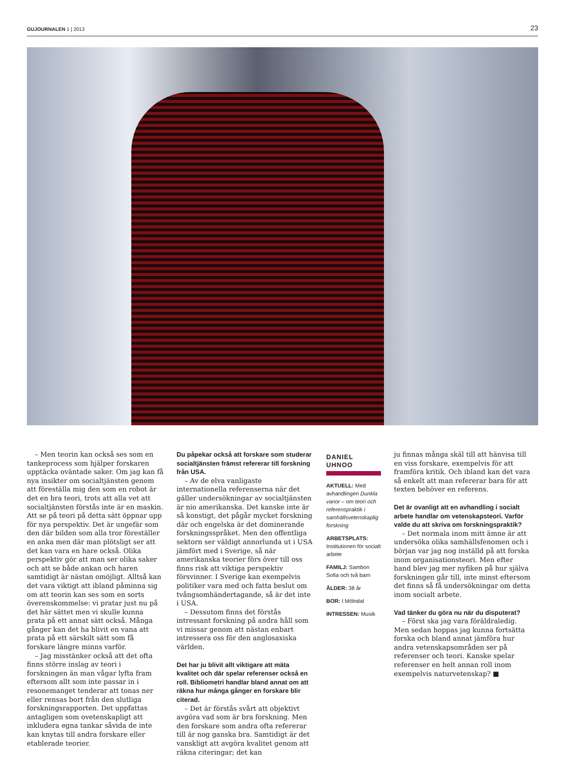GUJOURNALEN 1 | 2013 23
– Men teorin kan också ses som en tankeprocess som hjälper forskaren upptäcka oväntade saker. Om jag kan få nya insikter om socialtjänsten genom att föreställa mig den som en robot är det en bra teori, trots att alla vet att socialtjänsten förstås inte är en maskin. Att se på teori på detta sätt öppnar upp för nya perspektiv. Det är ungefär som den där bilden som alla tror föreställer en anka men där man plötsligt ser att det kan vara en hare också. Olika perspektiv gör att man ser olika saker och att se både ankan och haren samtidigt är nästan omöjligt. Alltså kan det vara viktigt att ibland påminna sig om att teorin kan ses som en sorts överenskommelse: vi pratar just nu på det här sättet men vi skulle kunna prata på ett annat sätt också. Många gånger kan det ha blivit en vana att prata på ett särskilt sätt som få forskare längre minns varför.
– Jag misstänker också att det ofta finns större inslag av teori i forskningen än man vågar lyfta fram eftersom allt som inte passar in i resonemanget tenderar att tonas ner eller rensas bort från den slutliga forskningsrapporten. Det uppfattas antagligen som ovetenskapligt att inkludera egna tankar såvida de inte kan knytas till andra forskare eller etablerade teorier.
Du påpekar också att forskare som studerar socialtjänsten främst refererar till forskning från USA.
– Av de elva vanligaste internationella referenserna när det gäller undersökningar av socialtjänsten är nio amerikanska. Det kanske inte är så konstigt, det pågår mycket forskning där och engelska är det dominerande forskningsspråket. Men den offentliga sektorn ser väldigt annorlunda ut i USA jämfört med i Sverige, så när amerikanska teorier förs över till oss finns risk att viktiga perspektiv försvinner. I Sverige kan exempelvis politiker vara med och fatta beslut om tvångsomhändertagande, så är det inte i USA.
– Dessutom finns det förstås intressant forskning på andra håll som vi missar genom att nästan enbart intressera oss för den anglosaxiska världen.
Det har ju blivit allt viktigare att mäta kvalitet och där spelar referenser också en roll. Bibliometri handlar bland annat om att räkna hur många gånger en forskare blir citerad.
– Det är förstås svårt att objektivt avgöra vad som är bra forskning. Men den forskare som andra ofta refererar till är nog ganska bra. Samtidigt är det vanskligt att avgöra kvalitet genom att räkna citeringar; det kan
DANIEL UHNOO
AKTUELL: Med avhandlingen Dunkla vanor – om teori och referenspraktik i samhällsvetenskaplig forskning
ARBETSPLATS: Institutionen för socialt arbete
FAMILJ: Sambon Sofia och två barn
ÅLDER: 38 år
BOR: I Mölndal
INTRESSEN: Musik
ju finnas många skäl till att hänvisa till en viss forskare, exempelvis för att framföra kritik. Och ibland kan det vara så enkelt att man refererar bara för att texten behöver en referens.
Det är ovanligt att en avhandling i socialt arbete handlar om vetenskapsteori. Varför valde du att skriva om forskningspraktik?
– Det normala inom mitt ämne är att undersöka olika samhällsfenomen och i början var jag nog inställd på att forska inom organisationsteori. Men efter hand blev jag mer nyfiken på hur själva forskningen går till, inte minst eftersom det finns så få undersökningar om detta inom socialt arbete.
Vad tänker du göra nu när du disputerat?
– Först ska jag vara föräldraledig. Men sedan hoppas jag kunna fortsätta forska och bland annat jämföra hur andra vetenskapsområden ser på referenser och teori. Kanske spelar referenser en helt annan roll inom exempelvis naturvetenskap? ■